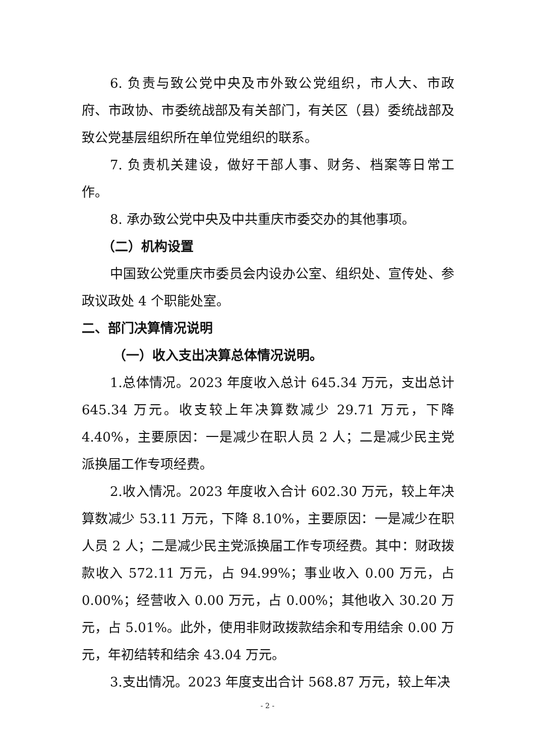6. 负责与致公党中央及市外致公党组织，市人大、市政府、市政协、市委统战部及有关部门，有关区（县）委统战部及致公党基层组织所在单位党组织的联系。
7. 负责机关建设，做好干部人事、财务、档案等日常工作。
8. 承办致公党中央及中共重庆市委交办的其他事项。
（二）机构设置
中国致公党重庆市委员会内设办公室、组织处、宣传处、参政议政处 4 个职能处室。
二、部门决算情况说明
（一）收入支出决算总体情况说明。
1.总体情况。2023 年度收入总计 645.34 万元，支出总计 645.34 万元。收支较上年决算数减少 29.71 万元，下降 4.40%，主要原因：一是减少在职人员 2 人；二是减少民主党派换届工作专项经费。
2.收入情况。2023 年度收入合计 602.30 万元，较上年决算数减少 53.11 万元，下降 8.10%，主要原因：一是减少在职人员 2 人；二是减少民主党派换届工作专项经费。其中：财政拨款收入 572.11 万元，占 94.99%；事业收入 0.00 万元，占 0.00%；经营收入 0.00 万元，占 0.00%；其他收入 30.20 万元，占 5.01%。此外，使用非财政拨款结余和专用结余 0.00 万元，年初结转和结余 43.04 万元。
3.支出情况。2023 年度支出合计 568.87 万元，较上年决
- 2 -